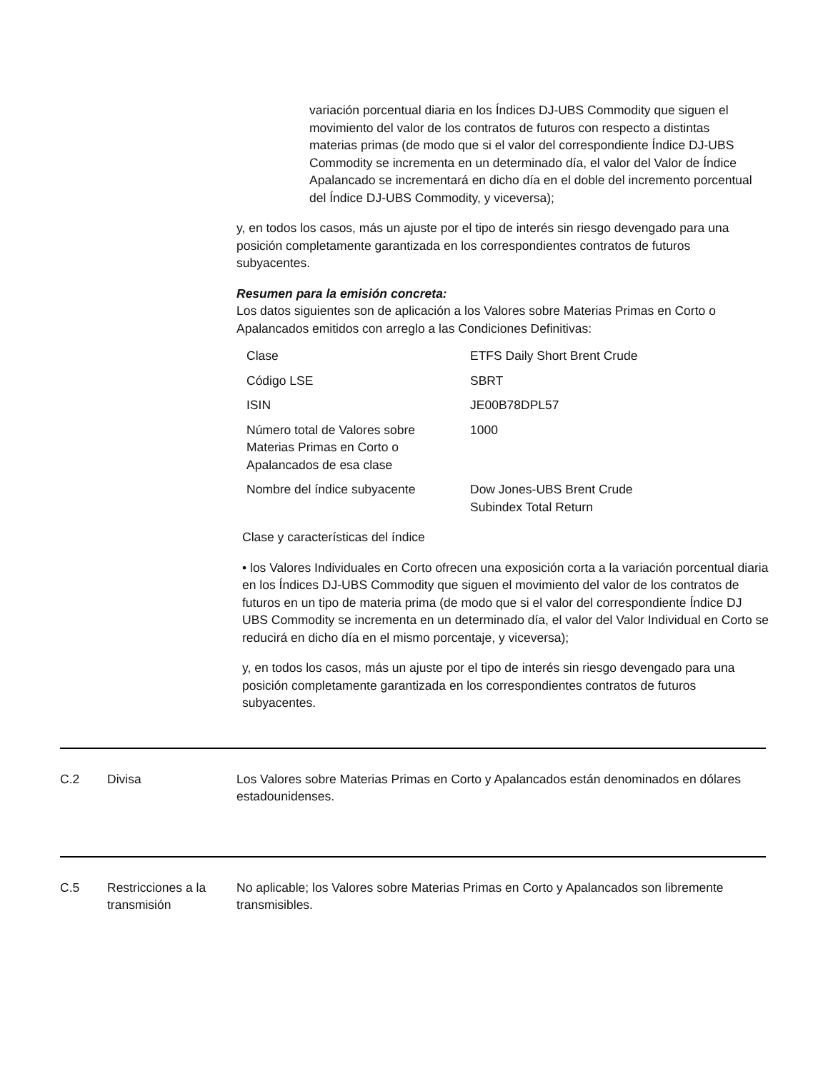variación porcentual diaria en los Índices DJ-UBS Commodity que siguen el movimiento del valor de los contratos de futuros con respecto a distintas materias primas (de modo que si el valor del correspondiente Índice DJ-UBS Commodity se incrementa en un determinado día, el valor del Valor de Índice Apalancado se incrementará en dicho día en el doble del incremento porcentual del Índice DJ-UBS Commodity, y viceversa);
y, en todos los casos, más un ajuste por el tipo de interés sin riesgo devengado para una posición completamente garantizada en los correspondientes contratos de futuros subyacentes.
Resumen para la emisión concreta:
Los datos siguientes son de aplicación a los Valores sobre Materias Primas en Corto o Apalancados emitidos con arreglo a las Condiciones Definitivas:
| Clase | ETFS Daily Short Brent Crude |
| Código LSE | SBRT |
| ISIN | JE00B78DPL57 |
| Número total de Valores sobre Materias Primas en Corto o Apalancados de esa clase | 1000 |
| Nombre del índice subyacente | Dow Jones-UBS Brent Crude Subindex Total Return |
Clase y características del índice
• los Valores Individuales en Corto ofrecen una exposición corta a la variación porcentual diaria en los Índices DJ-UBS Commodity que siguen el movimiento del valor de los contratos de futuros en un tipo de materia prima (de modo que si el valor del correspondiente Índice DJ UBS Commodity se incrementa en un determinado día, el valor del Valor Individual en Corto se reducirá en dicho día en el mismo porcentaje, y viceversa);
y, en todos los casos, más un ajuste por el tipo de interés sin riesgo devengado para una posición completamente garantizada en los correspondientes contratos de futuros subyacentes.
C.2 Divisa Los Valores sobre Materias Primas en Corto y Apalancados están denominados en dólares estadounidenses.
C.5 Restricciones a la transmisión
No aplicable; los Valores sobre Materias Primas en Corto y Apalancados son libremente transmisibles.